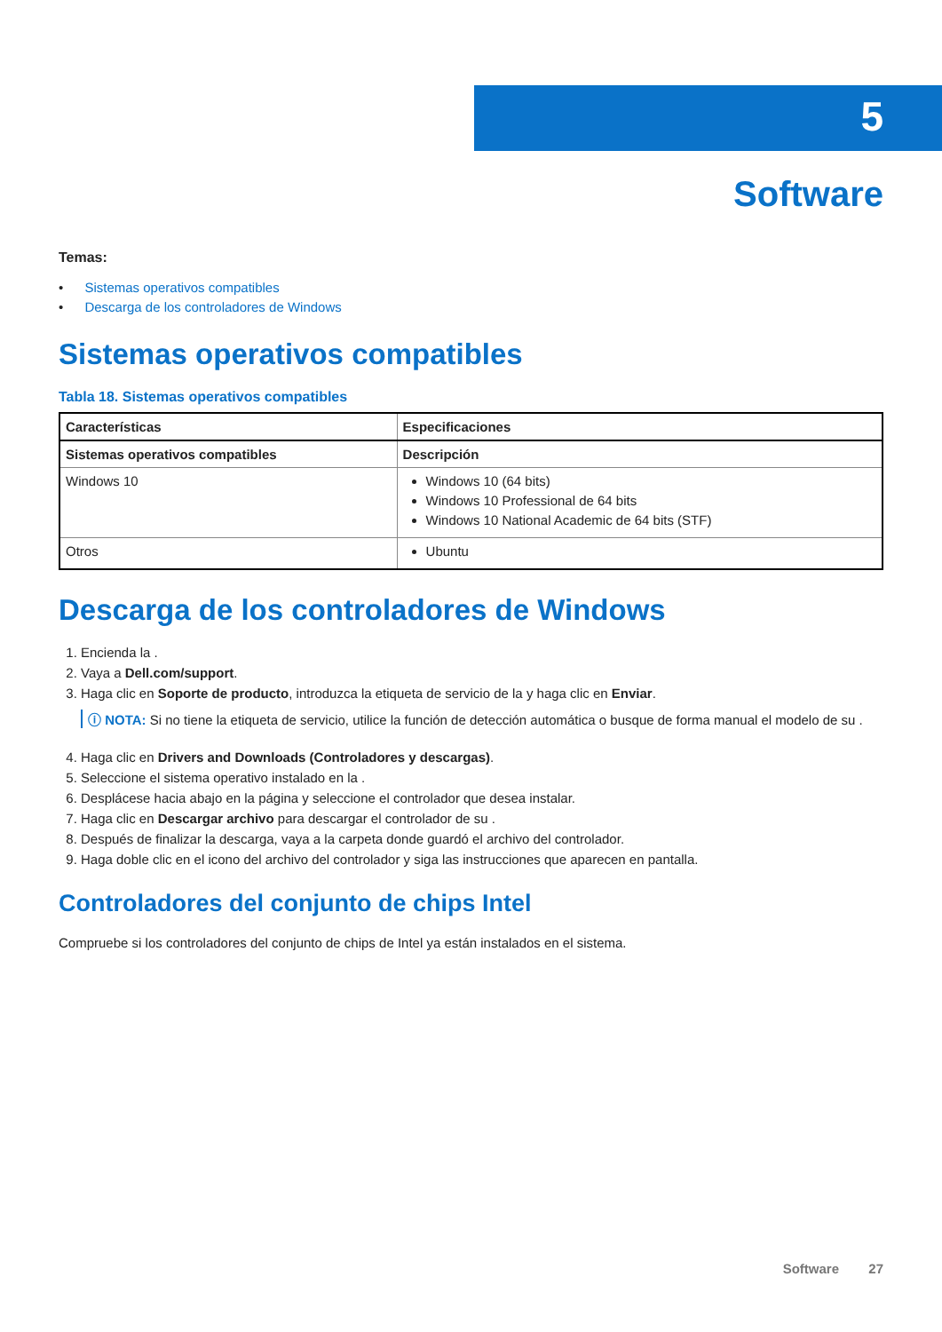5
Software
Temas:
• Sistemas operativos compatibles
• Descarga de los controladores de Windows
Sistemas operativos compatibles
Tabla 18. Sistemas operativos compatibles
| Características | Especificaciones |
| --- | --- |
| Sistemas operativos compatibles | Descripción |
| Windows 10 | Windows 10 (64 bits) Windows 10 Professional de 64 bits Windows 10 National Academic de 64 bits (STF) |
| Otros | Ubuntu |
Descarga de los controladores de Windows
1. Encienda la .
2. Vaya a Dell.com/support.
3. Haga clic en Soporte de producto, introduzca la etiqueta de servicio de la y haga clic en Enviar.
ⓘ NOTA: Si no tiene la etiqueta de servicio, utilice la función de detección automática o busque de forma manual el modelo de su .
4. Haga clic en Drivers and Downloads (Controladores y descargas).
5. Seleccione el sistema operativo instalado en la .
6. Desplácese hacia abajo en la página y seleccione el controlador que desea instalar.
7. Haga clic en Descargar archivo para descargar el controlador de su .
8. Después de finalizar la descarga, vaya a la carpeta donde guardó el archivo del controlador.
9. Haga doble clic en el icono del archivo del controlador y siga las instrucciones que aparecen en pantalla.
Controladores del conjunto de chips Intel
Compruebe si los controladores del conjunto de chips de Intel ya están instalados en el sistema.
Software 27